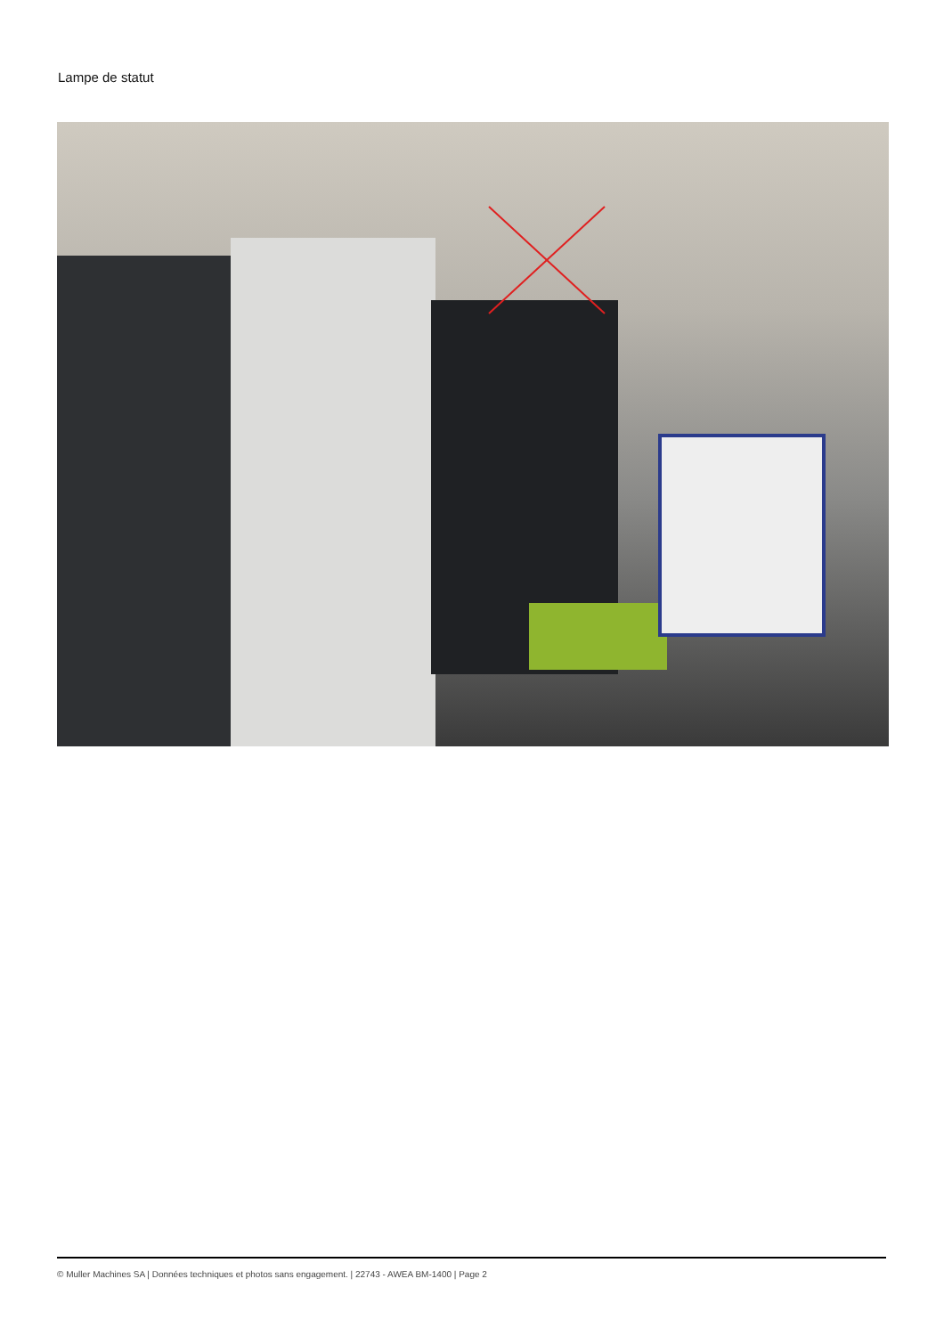Lampe de statut
© Muller Machines SA | Données techniques et photos sans engagement. | 22743 - AWEA BM-1400 | Page 2